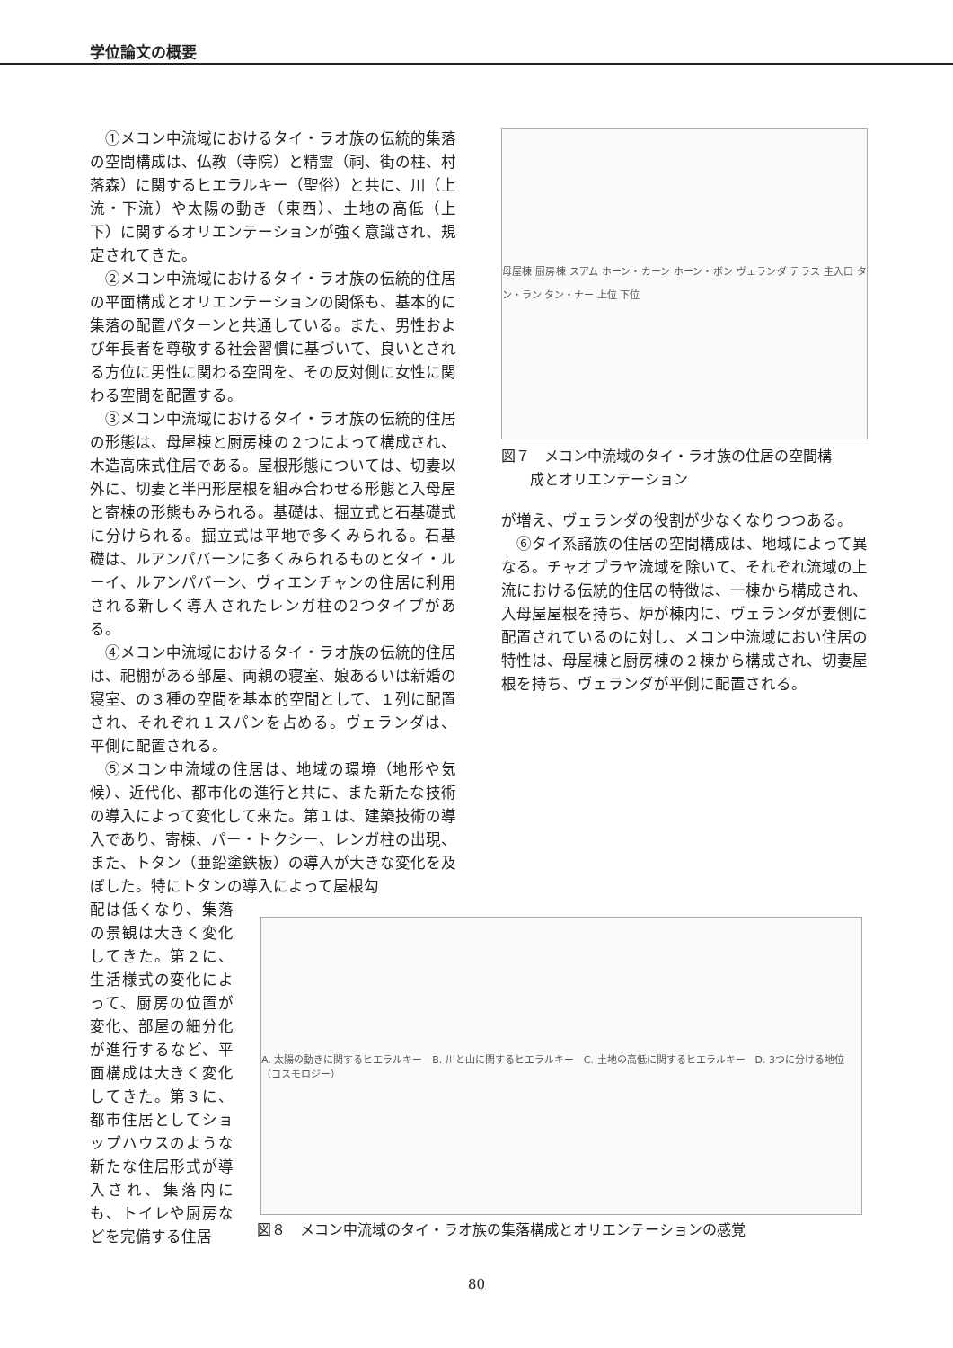学位論文の概要
①メコン中流域におけるタイ・ラオ族の伝統的集落の空間構成は、仏教（寺院）と精霊（祠、街の柱、村落森）に関するヒエラルキー（聖俗）と共に、川（上流・下流）や太陽の動き（東西）、土地の高低（上下）に関するオリエンテーションが強く意識され、規定されてきた。
②メコン中流域におけるタイ・ラオ族の伝統的住居の平面構成とオリエンテーションの関係も、基本的に集落の配置パターンと共通している。また、男性および年長者を尊敬する社会習慣に基づいて、良いとされる方位に男性に関わる空間を、その反対側に女性に関わる空間を配置する。
③メコン中流域におけるタイ・ラオ族の伝統的住居の形態は、母屋棟と厨房棟の２つによって構成され、木造高床式住居である。屋根形態については、切妻以外に、切妻と半円形屋根を組み合わせる形態と入母屋と寄棟の形態もみられる。基礎は、掘立式と石基礎式に分けられる。掘立式は平地で多くみられる。石基礎は、ルアンパバーンに多くみられるものとタイ・ルーイ、ルアンパバーン、ヴィエンチャンの住居に利用される新しく導入されたレンガ柱の2つタイプがある。
④メコン中流域におけるタイ・ラオ族の伝統的住居は、祀棚がある部屋、両親の寝室、娘あるいは新婚の寝室、の３種の空間を基本的空間として、１列に配置され、それぞれ１スパンを占める。ヴェランダは、平側に配置される。
⑤メコン中流域の住居は、地域の環境（地形や気候）、近代化、都市化の進行と共に、また新たな技術の導入によって変化して来た。第１は、建築技術の導入であり、寄棟、パー・トクシー、レンガ柱の出現、また、トタン（亜鉛塗鉄板）の導入が大きな変化を及ぼした。特にトタンの導入によって屋根勾
母屋棟 厨房棟 スアム ホーン・カーン ホーン・ボン ヴェランダ テラス 主入口 タン・ラン タン・ナー 上位 下位
図７　メコン中流域のタイ・ラオ族の住居の空間構
　　成とオリエンテーション
が増え、ヴェランダの役割が少なくなりつつある。
⑥タイ系諸族の住居の空間構成は、地域によって異なる。チャオプラヤ流域を除いて、それぞれ流域の上流における伝統的住居の特徴は、一棟から構成され、入母屋屋根を持ち、炉が棟内に、ヴェランダが妻側に配置されているのに対し、メコン中流域におい住居の特性は、母屋棟と厨房棟の２棟から構成され、切妻屋根を持ち、ヴェランダが平側に配置される。
配は低くなり、集落の景観は大きく変化してきた。第２に、生活様式の変化によって、厨房の位置が変化、部屋の細分化が進行するなど、平面構成は大きく変化してきた。第３に、都市住居としてショップハウスのような新たな住居形式が導入され、集落内にも、トイレや厨房などを完備する住居
A. 太陽の動きに関するヒエラルキー　B. 川と山に関するヒエラルキー　C. 土地の高低に関するヒエラルキー　D. 3つに分ける地位（コスモロジー）
図８　メコン中流域のタイ・ラオ族の集落構成とオリエンテーションの感覚
80